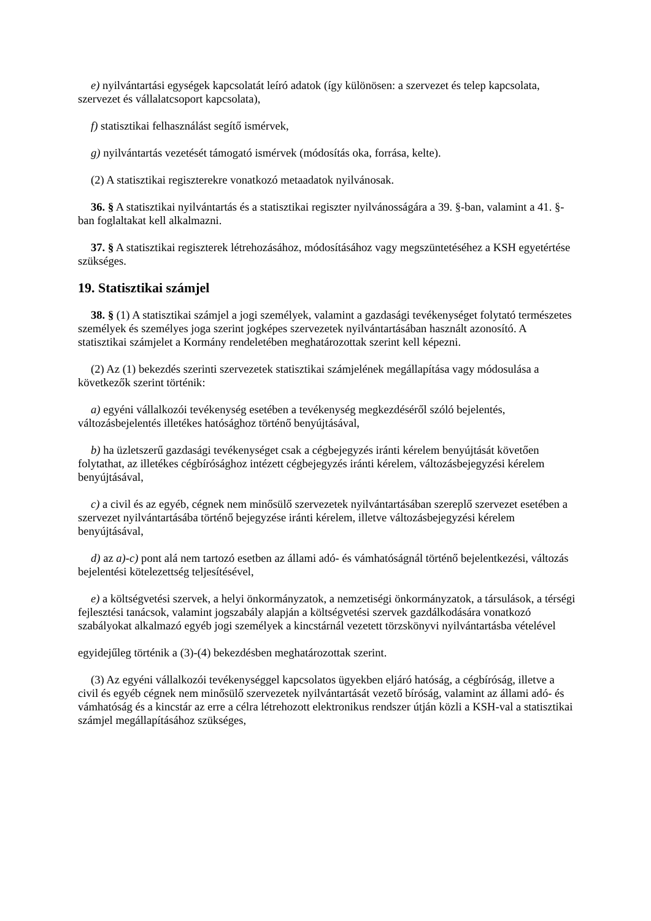e) nyilvántartási egységek kapcsolatát leíró adatok (így különösen: a szervezet és telep kapcsolata, szervezet és vállalatcsoport kapcsolata),
f) statisztikai felhasználást segítő ismérvek,
g) nyilvántartás vezetését támogató ismérvek (módosítás oka, forrása, kelte).
(2) A statisztikai regiszterekre vonatkozó metaadatok nyilvánosak.
36. § A statisztikai nyilvántartás és a statisztikai regiszter nyilvánosságára a 39. §-ban, valamint a 41. §-ban foglaltakat kell alkalmazni.
37. § A statisztikai regiszterek létrehozásához, módosításához vagy megszüntetéséhez a KSH egyetértése szükséges.
19. Statisztikai számjel
38. § (1) A statisztikai számjel a jogi személyek, valamint a gazdasági tevékenységet folytató természetes személyek és személyes joga szerint jogképes szervezetek nyilvántartásában használt azonosító. A statisztikai számjelet a Kormány rendeletében meghatározottak szerint kell képezni.
(2) Az (1) bekezdés szerinti szervezetek statisztikai számjelének megállapítása vagy módosulása a következők szerint történik:
a) egyéni vállalkozói tevékenység esetében a tevékenység megkezdéséről szóló bejelentés, változásbejelentés illetékes hatósághoz történő benyújtásával,
b) ha üzletszerű gazdasági tevékenységet csak a cégbejegyzés iránti kérelem benyújtását követően folytathat, az illetékes cégbírósághoz intézett cégbejegyzés iránti kérelem, változásbejegyzési kérelem benyújtásával,
c) a civil és az egyéb, cégnek nem minősülő szervezetek nyilvántartásában szereplő szervezet esetében a szervezet nyilvántartásába történő bejegyzése iránti kérelem, illetve változásbejegyzési kérelem benyújtásával,
d) az a)-c) pont alá nem tartozó esetben az állami adó- és vámhatóságnál történő bejelentkezési, változás bejelentési kötelezettség teljesítésével,
e) a költségvetési szervek, a helyi önkormányzatok, a nemzetiségi önkormányzatok, a társulások, a térségi fejlesztési tanácsok, valamint jogszabály alapján a költségvetési szervek gazdálkodására vonatkozó szabályokat alkalmazó egyéb jogi személyek a kincstárnál vezetett törzskönyvi nyilvántartásba vételével
egyidejűleg történik a (3)-(4) bekezdésben meghatározottak szerint.
(3) Az egyéni vállalkozói tevékenységgel kapcsolatos ügyekben eljáró hatóság, a cégbíróság, illetve a civil és egyéb cégnek nem minősülő szervezetek nyilvántartását vezető bíróság, valamint az állami adó- és vámhatóság és a kincstár az erre a célra létrehozott elektronikus rendszer útján közli a KSH-val a statisztikai számjel megállapításához szükséges,